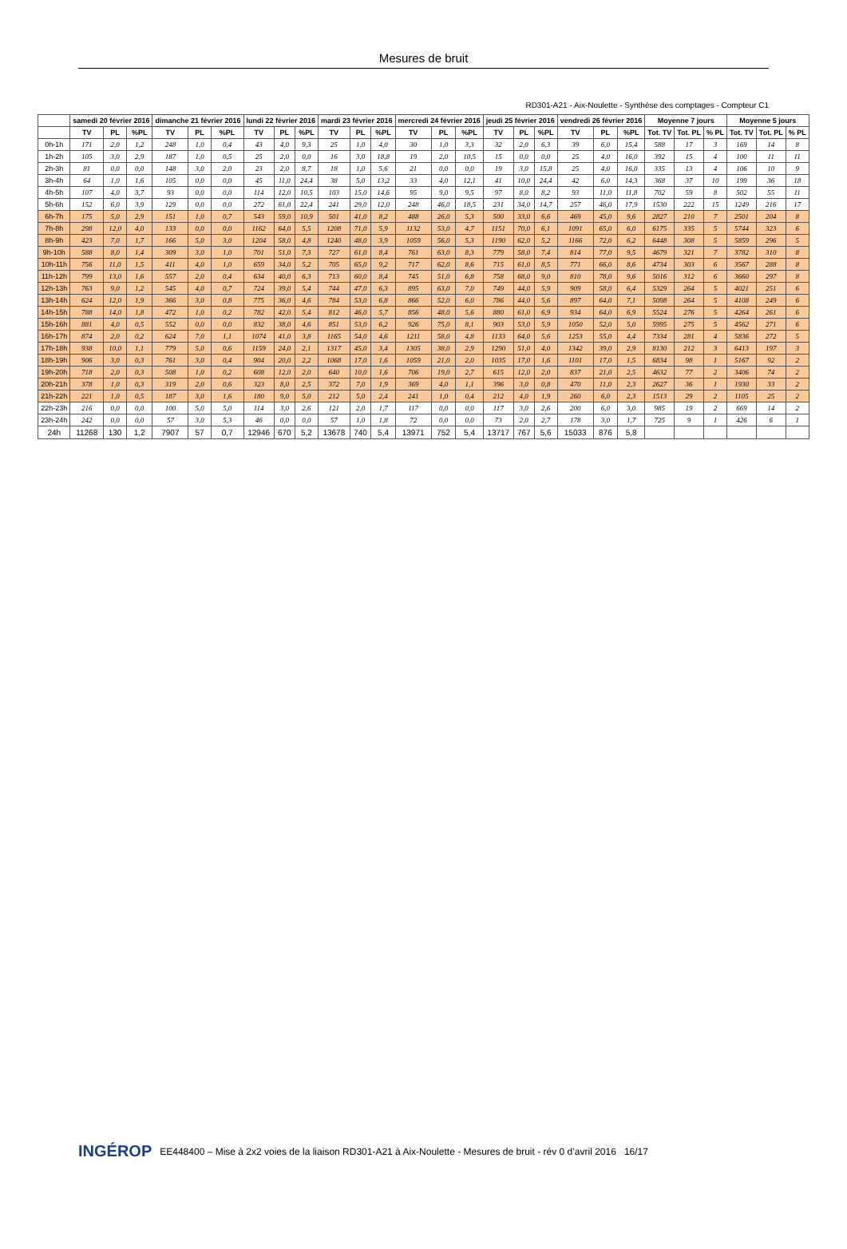Mesures de bruit
RD301-A21 - Aix-Noulette - Synthèse des comptages - Compteur C1
| | samedi 20 février 2016 | | | dimanche 21 février 2016 | | | lundi 22 février 2016 | | | mardi 23 février 2016 | | | mercredi 24 février 2016 | | | jeudi 25 février 2016 | | | vendredi 26 février 2016 | | | Moyenne 7 jours | | | Moyenne 5 jours | | |
| --- | --- | --- | --- | --- | --- | --- | --- | --- | --- | --- | --- | --- | --- | --- | --- | --- | --- | --- | --- | --- | --- | --- | --- | --- | --- | --- | --- |
| | TV | PL | %PL | TV | PL | %PL | TV | PL | %PL | TV | PL | %PL | TV | PL | %PL | TV | PL | %PL | TV | PL | %PL | Tot. TV | Tot. PL | % PL | Tot. TV | Tot. PL | % PL |
| 0h-1h | 171 | 2,0 | 1,2 | 248 | 1,0 | 0,4 | 43 | 4,0 | 9,3 | 25 | 1,0 | 4,0 | 30 | 1,0 | 3,3 | 32 | 2,0 | 6,3 | 39 | 6,0 | 15,4 | 588 | 17 | 3 | 169 | 14 | 8 |
| 1h-2h | 105 | 3,0 | 2,9 | 187 | 1,0 | 0,5 | 25 | 2,0 | 0,0 | 16 | 3,0 | 18,8 | 19 | 2,0 | 10,5 | 15 | 0,0 | 0,0 | 25 | 4,0 | 16,0 | 392 | 15 | 4 | 100 | 11 | 11 |
| 2h-3h | 81 | 0,0 | 0,0 | 148 | 3,0 | 2,0 | 23 | 2,0 | 8,7 | 18 | 1,0 | 5,6 | 21 | 0,0 | 0,0 | 19 | 3,0 | 15,8 | 25 | 4,0 | 16,0 | 335 | 13 | 4 | 106 | 10 | 9 |
| 3h-4h | 64 | 1,0 | 1,6 | 105 | 0,0 | 0,0 | 45 | 11,0 | 24,4 | 38 | 5,0 | 13,2 | 33 | 4,0 | 12,1 | 41 | 10,0 | 24,4 | 42 | 6,0 | 14,3 | 368 | 37 | 10 | 199 | 36 | 18 |
| 4h-5h | 107 | 4,0 | 3,7 | 93 | 0,0 | 0,0 | 114 | 12,0 | 10,5 | 103 | 15,0 | 14,6 | 95 | 9,0 | 9,5 | 97 | 8,0 | 8,2 | 93 | 11,0 | 11,8 | 702 | 59 | 8 | 502 | 55 | 11 |
| 5h-6h | 152 | 6,0 | 3,9 | 129 | 0,0 | 0,0 | 272 | 61,0 | 22,4 | 241 | 29,0 | 12,0 | 248 | 46,0 | 18,5 | 231 | 34,0 | 14,7 | 257 | 46,0 | 17,9 | 1530 | 222 | 15 | 1249 | 216 | 17 |
| 6h-7h | 175 | 5,0 | 2,9 | 151 | 1,0 | 0,7 | 543 | 59,0 | 10,9 | 501 | 41,0 | 8,2 | 488 | 26,0 | 5,3 | 500 | 33,0 | 6,6 | 469 | 45,0 | 9,6 | 2827 | 210 | 7 | 2501 | 204 | 8 |
| 7h-8h | 298 | 12,0 | 4,0 | 133 | 0,0 | 0,0 | 1162 | 64,0 | 5,5 | 1208 | 71,0 | 5,9 | 1132 | 53,0 | 4,7 | 1151 | 70,0 | 6,1 | 1091 | 65,0 | 6,0 | 6175 | 335 | 5 | 5744 | 323 | 6 |
| 8h-9h | 423 | 7,0 | 1,7 | 166 | 5,0 | 3,0 | 1204 | 58,0 | 4,8 | 1240 | 48,0 | 3,9 | 1059 | 56,0 | 5,3 | 1190 | 62,0 | 5,2 | 1166 | 72,0 | 6,2 | 6448 | 308 | 5 | 5859 | 296 | 5 |
| 9h-10h | 588 | 8,0 | 1,4 | 309 | 3,0 | 1,0 | 701 | 51,0 | 7,3 | 727 | 61,0 | 8,4 | 761 | 63,0 | 8,3 | 779 | 58,0 | 7,4 | 814 | 77,0 | 9,5 | 4679 | 321 | 7 | 3782 | 310 | 8 |
| 10h-11h | 756 | 11,0 | 1,5 | 411 | 4,0 | 1,0 | 659 | 34,0 | 5,2 | 705 | 65,0 | 9,2 | 717 | 62,0 | 8,6 | 715 | 61,0 | 8,5 | 771 | 66,0 | 8,6 | 4734 | 303 | 6 | 3567 | 288 | 8 |
| 11h-12h | 799 | 13,0 | 1,6 | 557 | 2,0 | 0,4 | 634 | 40,0 | 6,3 | 713 | 60,0 | 8,4 | 745 | 51,0 | 6,8 | 758 | 68,0 | 9,0 | 810 | 78,0 | 9,6 | 5016 | 312 | 6 | 3660 | 297 | 8 |
| 12h-13h | 763 | 9,0 | 1,2 | 545 | 4,0 | 0,7 | 724 | 39,0 | 5,4 | 744 | 47,0 | 6,3 | 895 | 63,0 | 7,0 | 749 | 44,0 | 5,9 | 909 | 58,0 | 6,4 | 5329 | 264 | 5 | 4021 | 251 | 6 |
| 13h-14h | 624 | 12,0 | 1,9 | 366 | 3,0 | 0,8 | 775 | 36,0 | 4,6 | 784 | 53,0 | 6,8 | 866 | 52,0 | 6,0 | 786 | 44,0 | 5,6 | 897 | 64,0 | 7,1 | 5098 | 264 | 5 | 4108 | 249 | 6 |
| 14h-15h | 788 | 14,0 | 1,8 | 472 | 1,0 | 0,2 | 782 | 42,0 | 5,4 | 812 | 46,0 | 5,7 | 856 | 48,0 | 5,6 | 880 | 61,0 | 6,9 | 934 | 64,0 | 6,9 | 5524 | 276 | 5 | 4264 | 261 | 6 |
| 15h-16h | 881 | 4,0 | 0,5 | 552 | 0,0 | 0,0 | 832 | 38,0 | 4,6 | 851 | 53,0 | 6,2 | 926 | 75,0 | 8,1 | 903 | 53,0 | 5,9 | 1050 | 52,0 | 5,0 | 5995 | 275 | 5 | 4562 | 271 | 6 |
| 16h-17h | 874 | 2,0 | 0,2 | 624 | 7,0 | 1,1 | 1074 | 41,0 | 3,8 | 1165 | 54,0 | 4,6 | 1211 | 58,0 | 4,8 | 1133 | 64,0 | 5,6 | 1253 | 55,0 | 4,4 | 7334 | 281 | 4 | 5836 | 272 | 5 |
| 17h-18h | 938 | 10,0 | 1,1 | 779 | 5,0 | 0,6 | 1159 | 24,0 | 2,1 | 1317 | 45,0 | 3,4 | 1305 | 38,0 | 2,9 | 1290 | 51,0 | 4,0 | 1342 | 39,0 | 2,9 | 8130 | 212 | 3 | 6413 | 197 | 3 |
| 18h-19h | 906 | 3,0 | 0,3 | 761 | 3,0 | 0,4 | 904 | 20,0 | 2,2 | 1068 | 17,0 | 1,6 | 1059 | 21,0 | 2,0 | 1035 | 17,0 | 1,6 | 1101 | 17,0 | 1,5 | 6834 | 98 | 1 | 5167 | 92 | 2 |
| 19h-20h | 718 | 2,0 | 0,3 | 508 | 1,0 | 0,2 | 608 | 12,0 | 2,0 | 640 | 10,0 | 1,6 | 706 | 19,0 | 2,7 | 615 | 12,0 | 2,0 | 837 | 21,0 | 2,5 | 4632 | 77 | 2 | 3406 | 74 | 2 |
| 20h-21h | 378 | 1,0 | 0,3 | 319 | 2,0 | 0,6 | 323 | 8,0 | 2,5 | 372 | 7,0 | 1,9 | 369 | 4,0 | 1,1 | 396 | 3,0 | 0,8 | 470 | 11,0 | 2,3 | 2627 | 36 | 1 | 1930 | 33 | 2 |
| 21h-22h | 221 | 1,0 | 0,5 | 187 | 3,0 | 1,6 | 180 | 9,0 | 5,0 | 212 | 5,0 | 2,4 | 241 | 1,0 | 0,4 | 212 | 4,0 | 1,9 | 260 | 6,0 | 2,3 | 1513 | 29 | 2 | 1105 | 25 | 2 |
| 22h-23h | 216 | 0,0 | 0,0 | 100 | 5,0 | 5,0 | 114 | 3,0 | 2,6 | 121 | 2,0 | 1,7 | 117 | 0,0 | 0,0 | 117 | 3,0 | 2,6 | 200 | 6,0 | 3,0 | 985 | 19 | 2 | 669 | 14 | 2 |
| 23h-24h | 242 | 0,0 | 0,0 | 57 | 3,0 | 5,3 | 46 | 0,0 | 0,0 | 57 | 1,0 | 1,8 | 72 | 0,0 | 0,0 | 73 | 2,0 | 2,7 | 178 | 3,0 | 1,7 | 725 | 9 | 1 | 426 | 6 | 1 |
| 24h | 11268 | 130 | 1,2 | 7907 | 57 | 0,7 | 12946 | 670 | 5,2 | 13678 | 740 | 5,4 | 13971 | 752 | 5,4 | 13717 | 767 | 5,6 | 15033 | 876 | 5,8 | | | | | | |
INGÉROP EE448400 – Mise à 2x2 voies de la liaison RD301-A21 à Aix-Noulette - Mesures de bruit - rév 0 d’avril 2016 16/17